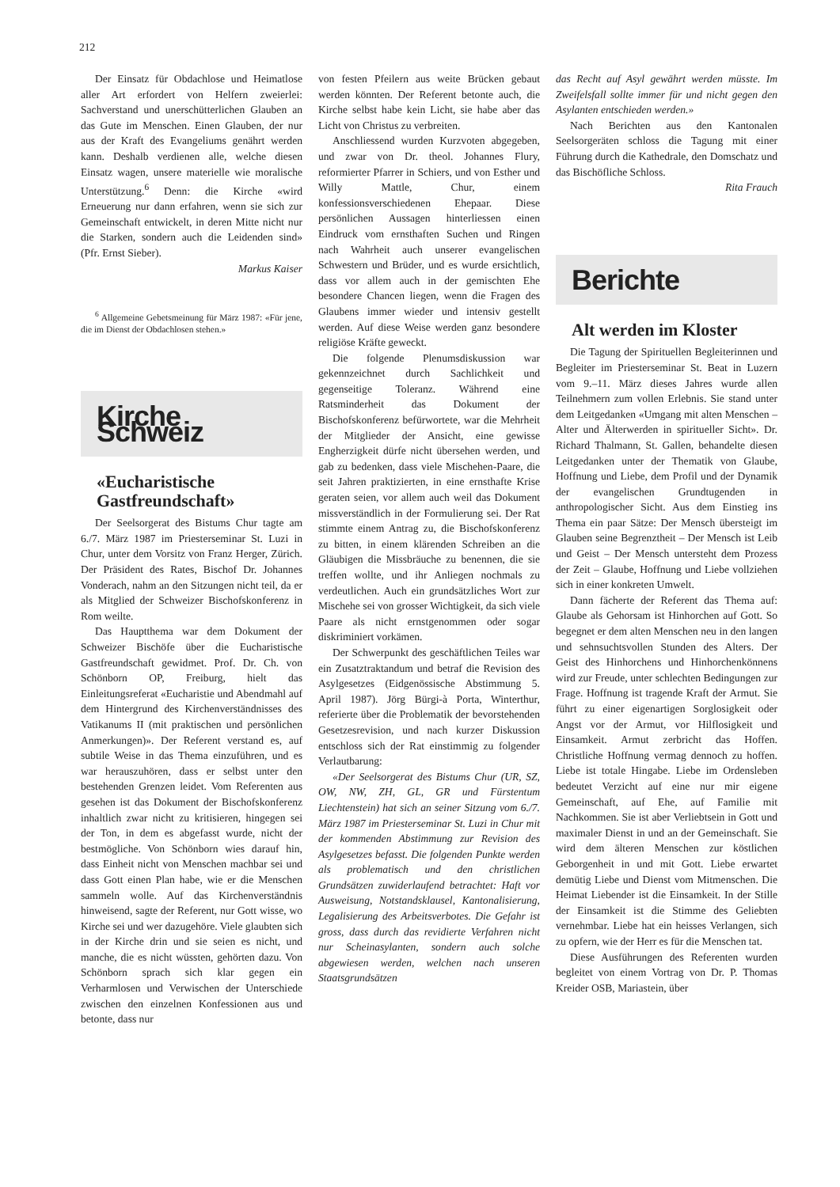212
Der Einsatz für Obdachlose und Heimatlose aller Art erfordert von Helfern zweierlei: Sachverstand und unerschütterlichen Glauben an das Gute im Menschen. Einen Glauben, der nur aus der Kraft des Evangeliums genährt werden kann. Deshalb verdienen alle, welche diesen Einsatz wagen, unsere materielle wie moralische Unterstützung.<sup>6</sup> Denn: die Kirche «wird Erneuerung nur dann erfahren, wenn sie sich zur Gemeinschaft entwickelt, in deren Mitte nicht nur die Starken, sondern auch die Leidenden sind» (Pfr. Ernst Sieber).
Markus Kaiser
<sup>6</sup> Allgemeine Gebetsmeinung für März 1987: «Für jene, die im Dienst der Obdachlosen stehen.»
Kirche Schweiz
«Eucharistische Gastfreundschaft»
Der Seelsorgerat des Bistums Chur tagte am 6./7. März 1987 im Priesterseminar St. Luzi in Chur, unter dem Vorsitz von Franz Herger, Zürich. Der Präsident des Rates, Bischof Dr. Johannes Vonderach, nahm an den Sitzungen nicht teil, da er als Mitglied der Schweizer Bischofskonferenz in Rom weilte.
Das Hauptthema war dem Dokument der Schweizer Bischöfe über die Eucharistische Gastfreundschaft gewidmet. Prof. Dr. Ch. von Schönborn OP, Freiburg, hielt das Einleitungsreferat «Eucharistie und Abendmahl auf dem Hintergrund des Kirchenverständnisses des Vatikanums II (mit praktischen und persönlichen Anmerkungen)». Der Referent verstand es, auf subtile Weise in das Thema einzuführen, und es war herauszuhören, dass er selbst unter den bestehenden Grenzen leidet. Vom Referenten aus gesehen ist das Dokument der Bischofskonferenz inhaltlich zwar nicht zu kritisieren, hingegen sei der Ton, in dem es abgefasst wurde, nicht der bestmögliche. Von Schönborn wies darauf hin, dass Einheit nicht von Menschen machbar sei und dass Gott einen Plan habe, wie er die Menschen sammeln wolle. Auf das Kirchenverständnis hinweisend, sagte der Referent, nur Gott wisse, wo Kirche sei und wer dazugehöre. Viele glaubten sich in der Kirche drin und sie seien es nicht, und manche, die es nicht wüssten, gehörten dazu. Von Schönborn sprach sich klar gegen ein Verharmlosen und Verwischen der Unterschiede zwischen den einzelnen Konfessionen aus und betonte, dass nur
von festen Pfeilern aus weite Brücken gebaut werden könnten. Der Referent betonte auch, die Kirche selbst habe kein Licht, sie habe aber das Licht von Christus zu verbreiten.
Anschliessend wurden Kurzvoten abgegeben, und zwar von Dr. theol. Johannes Flury, reformierter Pfarrer in Schiers, und von Esther und Willy Mattle, Chur, einem konfessionsverschiedenen Ehepaar. Diese persönlichen Aussagen hinterliessen einen Eindruck vom ernsthaften Suchen und Ringen nach Wahrheit auch unserer evangelischen Schwestern und Brüder, und es wurde ersichtlich, dass vor allem auch in der gemischten Ehe besondere Chancen liegen, wenn die Fragen des Glaubens immer wieder und intensiv gestellt werden. Auf diese Weise werden ganz besondere religiöse Kräfte geweckt.
Die folgende Plenumsdiskussion war gekennzeichnet durch Sachlichkeit und gegenseitige Toleranz. Während eine Ratsminderheit das Dokument der Bischofskonferenz befürwortete, war die Mehrheit der Mitglieder der Ansicht, eine gewisse Engherzigkeit dürfe nicht übersehen werden, und gab zu bedenken, dass viele Mischehen-Paare, die seit Jahren praktizierten, in eine ernsthafte Krise geraten seien, vor allem auch weil das Dokument missverständlich in der Formulierung sei. Der Rat stimmte einem Antrag zu, die Bischofskonferenz zu bitten, in einem klärenden Schreiben an die Gläubigen die Missbräuche zu benennen, die sie treffen wollte, und ihr Anliegen nochmals zu verdeutlichen. Auch ein grundsätzliches Wort zur Mischehe sei von grosser Wichtigkeit, da sich viele Paare als nicht ernstgenommen oder sogar diskriminiert vorkämen.
Der Schwerpunkt des geschäftlichen Teiles war ein Zusatztraktandum und betraf die Revision des Asylgesetzes (Eidgenössische Abstimmung 5. April 1987). Jörg Bürgi-à Porta, Winterthur, referierte über die Problematik der bevorstehenden Gesetzesrevision, und nach kurzer Diskussion entschloss sich der Rat einstimmig zu folgender Verlautbarung:
«Der Seelsorgerat des Bistums Chur (UR, SZ, OW, NW, ZH, GL, GR und Fürstentum Liechtenstein) hat sich an seiner Sitzung vom 6./7. März 1987 im Priesterseminar St. Luzi in Chur mit der kommenden Abstimmung zur Revision des Asylgesetzes befasst. Die folgenden Punkte werden als problematisch und den christlichen Grundsätzen zuwiderlaufend betrachtet: Haft vor Ausweisung, Notstandsklausel, Kantonalisierung, Legalisierung des Arbeitsverbotes. Die Gefahr ist gross, dass durch das revidierte Verfahren nicht nur Scheinasylanten, sondern auch solche abgewiesen werden, welchen nach unseren Staatsgrundsätzen
das Recht auf Asyl gewährt werden müsste. Im Zweifelsfall sollte immer für und nicht gegen den Asylanten entschieden werden.»
Nach Berichten aus den Kantonalen Seelsorgeräten schloss die Tagung mit einer Führung durch die Kathedrale, den Domschatz und das Bischöfliche Schloss.
Rita Frauch
Berichte
Alt werden im Kloster
Die Tagung der Spirituellen Begleiterinnen und Begleiter im Priesterseminar St. Beat in Luzern vom 9.–11. März dieses Jahres wurde allen Teilnehmern zum vollen Erlebnis. Sie stand unter dem Leitgedanken «Umgang mit alten Menschen – Alter und Älterwerden in spiritueller Sicht». Dr. Richard Thalmann, St. Gallen, behandelte diesen Leitgedanken unter der Thematik von Glaube, Hoffnung und Liebe, dem Profil und der Dynamik der evangelischen Grundtugenden in anthropologischer Sicht. Aus dem Einstieg ins Thema ein paar Sätze: Der Mensch übersteigt im Glauben seine Begrenztheit – Der Mensch ist Leib und Geist – Der Mensch untersteht dem Prozess der Zeit – Glaube, Hoffnung und Liebe vollziehen sich in einer konkreten Umwelt.
Dann fächerte der Referent das Thema auf: Glaube als Gehorsam ist Hinhorchen auf Gott. So begegnet er dem alten Menschen neu in den langen und sehnsuchtsvollen Stunden des Alters. Der Geist des Hinhorchens und Hinhorchenkönnens wird zur Freude, unter schlechten Bedingungen zur Frage. Hoffnung ist tragende Kraft der Armut. Sie führt zu einer eigenartigen Sorglosigkeit oder Angst vor der Armut, vor Hilflosigkeit und Einsamkeit. Armut zerbricht das Hoffen. Christliche Hoffnung vermag dennoch zu hoffen. Liebe ist totale Hingabe. Liebe im Ordensleben bedeutet Verzicht auf eine nur mir eigene Gemeinschaft, auf Ehe, auf Familie mit Nachkommen. Sie ist aber Verliebtsein in Gott und maximaler Dienst in und an der Gemeinschaft. Sie wird dem älteren Menschen zur köstlichen Geborgenheit in und mit Gott. Liebe erwartet demütig Liebe und Dienst vom Mitmenschen. Die Heimat Liebender ist die Einsamkeit. In der Stille der Einsamkeit ist die Stimme des Geliebten vernehmbar. Liebe hat ein heisses Verlangen, sich zu opfern, wie der Herr es für die Menschen tat.
Diese Ausführungen des Referenten wurden begleitet von einem Vortrag von Dr. P. Thomas Kreider OSB, Mariastein, über